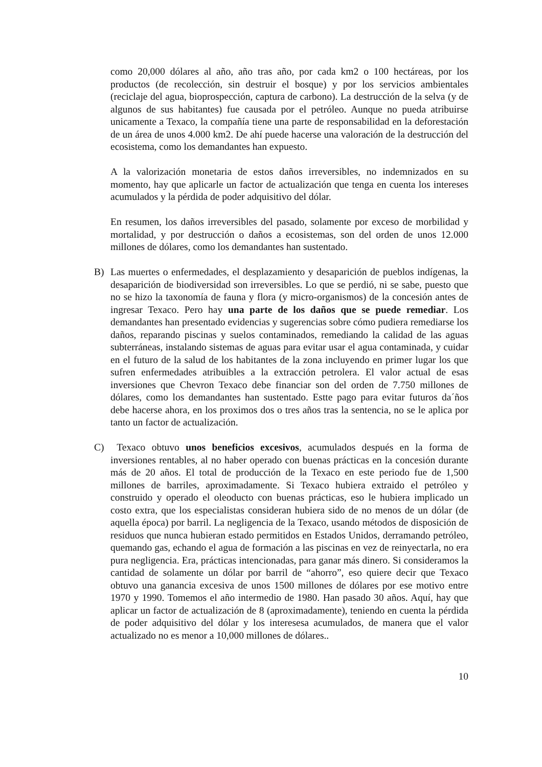como 20,000 dólares al año, año tras año, por cada km2 o 100 hectáreas, por los productos (de recolección, sin destruir el bosque) y por los servicios ambientales (reciclaje del agua, bioprospección, captura de carbono). La destrucción de la selva (y de algunos de sus habitantes) fue causada por el petróleo. Aunque no pueda atribuirse unicamente a Texaco, la compañía tiene una parte de responsabilidad en la deforestación de un área de unos 4.000 km2. De ahí puede hacerse una valoración de la destrucción del ecosistema, como los demandantes han expuesto.
A la valorización monetaria de estos daños irreversibles, no indemnizados en su momento, hay que aplicarle un factor de actualización que tenga en cuenta los intereses acumulados y la pérdida de poder adquisitivo del dólar.
En resumen, los daños irreversibles del pasado, solamente por exceso de morbilidad y mortalidad, y por destrucción o daños a ecosistemas, son del orden de unos 12.000 millones de dólares, como los demandantes han sustentado.
B) Las muertes o enfermedades, el desplazamiento y desaparición de pueblos indígenas, la desaparición de biodiversidad son irreversibles. Lo que se perdió, ni se sabe, puesto que no se hizo la taxonomía de fauna y flora (y micro-organismos) de la concesión antes de ingresar Texaco. Pero hay una parte de los daños que se puede remediar. Los demandantes han presentado evidencias y sugerencias sobre cómo pudiera remediarse los daños, reparando piscinas y suelos contaminados, remediando la calidad de las aguas subterráneas, instalando sistemas de aguas para evitar usar el agua contaminada, y cuidar en el futuro de la salud de los habitantes de la zona incluyendo en primer lugar los que sufren enfermedades atribuibles a la extracción petrolera. El valor actual de esas inversiones que Chevron Texaco debe financiar son del orden de 7.750 millones de dólares, como los demandantes han sustentado. Estte pago para evitar futuros da´ños debe hacerse ahora, en los proximos dos o tres años tras la sentencia, no se le aplica por tanto un factor de actualización.
C) Texaco obtuvo unos beneficios excesivos, acumulados después en la forma de inversiones rentables, al no haber operado con buenas prácticas en la concesión durante más de 20 años. El total de producción de la Texaco en este periodo fue de 1,500 millones de barriles, aproximadamente. Si Texaco hubiera extraido el petróleo y construido y operado el oleoducto con buenas prácticas, eso le hubiera implicado un costo extra, que los especialistas consideran hubiera sido de no menos de un dólar (de aquella época) por barril. La negligencia de la Texaco, usando métodos de disposición de residuos que nunca hubieran estado permitidos en Estados Unidos, derramando petróleo, quemando gas, echando el agua de formación a las piscinas en vez de reinyectarla, no era pura negligencia. Era, prácticas intencionadas, para ganar más dinero. Si consideramos la cantidad de solamente un dólar por barril de “ahorro”, eso quiere decir que Texaco obtuvo una ganancia excesiva de unos 1500 millones de dólares por ese motivo entre 1970 y 1990. Tomemos el año intermedio de 1980. Han pasado 30 años. Aquí, hay que aplicar un factor de actualización de 8 (aproximadamente), teniendo en cuenta la pérdida de poder adquisitivo del dólar y los interesesa acumulados, de manera que el valor actualizado no es menor a 10,000 millones de dólares..
10